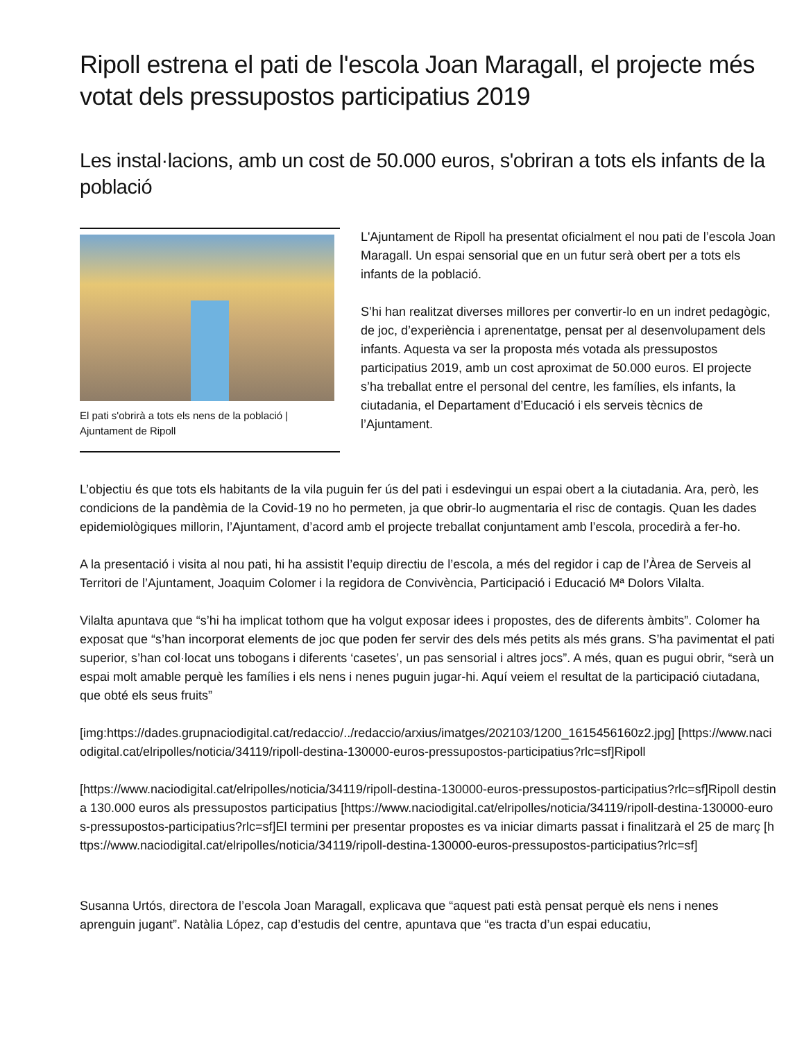Ripoll estrena el pati de l'escola Joan Maragall, el projecte més votat dels pressupostos participatius 2019
Les instal·lacions, amb un cost de 50.000 euros, s'obriran a tots els infants de la població
El pati s'obrirà a tots els nens de la població | Ajuntament de Ripoll
L'Ajuntament de Ripoll ha presentat oficialment el nou pati de l’escola Joan Maragall. Un espai sensorial que en un futur serà obert per a tots els infants de la població.
S’hi han realitzat diverses millores per convertir-lo en un indret pedagògic, de joc, d’experiència i aprenentatge, pensat per al desenvolupament dels infants. Aquesta va ser la proposta més votada als pressupostos participatius 2019, amb un cost aproximat de 50.000 euros. El projecte s’ha treballat entre el personal del centre, les famílies, els infants, la ciutadania, el Departament d’Educació i els serveis tècnics de l’Ajuntament.
L’objectiu és que tots els habitants de la vila puguin fer ús del pati i esdevingui un espai obert a la ciutadania. Ara, però, les condicions de la pandèmia de la Covid-19 no ho permeten, ja que obrir-lo augmentaria el risc de contagis. Quan les dades epidemiològiques millorin, l’Ajuntament, d’acord amb el projecte treballat conjuntament amb l’escola, procedirà a fer-ho.
A la presentació i visita al nou pati, hi ha assistit l’equip directiu de l’escola, a més del regidor i cap de l’Àrea de Serveis al Territori de l’Ajuntament, Joaquim Colomer i la regidora de Convivència, Participació i Educació Mª Dolors Vilalta.
Vilalta apuntava que “s’hi ha implicat tothom que ha volgut exposar idees i propostes, des de diferents àmbits”. Colomer ha exposat que “s’han incorporat elements de joc que poden fer servir des dels més petits als més grans. S’ha pavimentat el pati superior, s’han col·locat uns tobogans i diferents ‘casetes’, un pas sensorial i altres jocs”. A més, quan es pugui obrir, “serà un espai molt amable perquè les famílies i els nens i nenes puguin jugar-hi. Aquí veiem el resultat de la participació ciutadana, que obté els seus fruits”
[img:https://dades.grupnaciodigital.cat/redaccio/../redaccio/arxius/imatges/202103/1200_1615456160z2.jpg] [https://www.naciodigital.cat/elripolles/noticia/34119/ripoll-destina-130000-euros-pressupostos-participatius?rlc=sf]Ripoll
[https://www.naciodigital.cat/elripolles/noticia/34119/ripoll-destina-130000-euros-pressupostos-participatius?rlc=sf]Ripoll destina 130.000 euros als pressupostos participatius [https://www.naciodigital.cat/elripolles/noticia/34119/ripoll-destina-130000-euros-pressupostos-participatius?rlc=sf]El termini per presentar propostes es va iniciar dimarts passat i finalitzarà el 25 de març [https://www.naciodigital.cat/elripolles/noticia/34119/ripoll-destina-130000-euros-pressupostos-participatius?rlc=sf]
Susanna Urtós, directora de l’escola Joan Maragall, explicava que “aquest pati està pensat perquè els nens i nenes aprenguin jugant”. Natàlia López, cap d’estudis del centre, apuntava que “es tracta d’un espai educatiu,